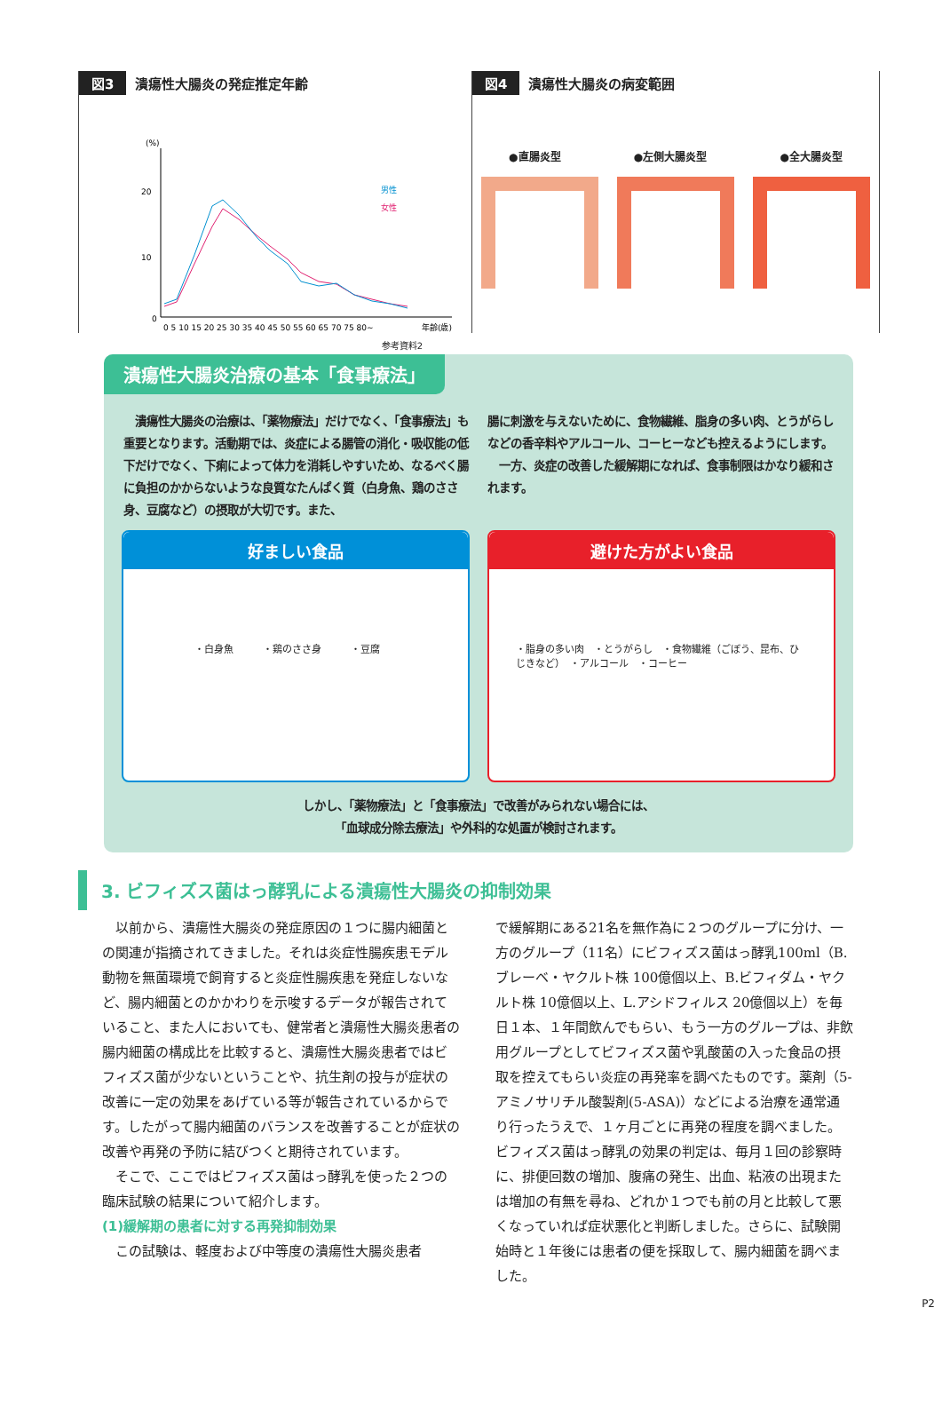図3 潰瘍性大腸炎の発症推定年齢
(%)
20
10
0
男性
女性
0 5 10 15 20 25 30 35 40 45 50 55 60 65 70 75 80~
年齢(歳)
参考資料2
図4 潰瘍性大腸炎の病変範囲
●直腸炎型 ●左側大腸炎型 ●全大腸炎型
潰瘍性大腸炎治療の基本「食事療法」
　潰瘍性大腸炎の治療は、「薬物療法」だけでなく、「食事療法」も重要となります。活動期では、炎症による腸管の消化・吸収能の低下だけでなく、下痢によって体力を消耗しやすいため、なるべく腸に負担のかからないような良質なたんぱく質（白身魚、鶏のささ身、豆腐など）の摂取が大切です。また、
腸に刺激を与えないために、食物繊維、脂身の多い肉、とうがらしなどの香辛料やアルコール、コーヒーなども控えるようにします。
　一方、炎症の改善した緩解期になれば、食事制限はかなり緩和されます。
好ましい食品
・白身魚　　　・鶏のささ身　　　・豆腐
避けた方がよい食品
・脂身の多い肉　・とうがらし　・食物繊維（ごぼう、昆布、ひじきなど）　・アルコール　・コーヒー
しかし、「薬物療法」と「食事療法」で改善がみられない場合には、
「血球成分除去療法」や外科的な処置が検討されます。
3. ビフィズス菌はっ酵乳による潰瘍性大腸炎の抑制効果
　以前から、潰瘍性大腸炎の発症原因の１つに腸内細菌との関連が指摘されてきました。それは炎症性腸疾患モデル動物を無菌環境で飼育すると炎症性腸疾患を発症しないなど、腸内細菌とのかかわりを示唆するデータが報告されていること、また人においても、健常者と潰瘍性大腸炎患者の腸内細菌の構成比を比較すると、潰瘍性大腸炎患者ではビフィズス菌が少ないということや、抗生剤の投与が症状の改善に一定の効果をあげている等が報告されているからです。したがって腸内細菌のバランスを改善することが症状の改善や再発の予防に結びつくと期待されています。
　そこで、ここではビフィズス菌はっ酵乳を使った２つの臨床試験の結果について紹介します。
(1)緩解期の患者に対する再発抑制効果
　この試験は、軽度および中等度の潰瘍性大腸炎患者
で緩解期にある21名を無作為に２つのグループに分け、一方のグループ（11名）にビフィズス菌はっ酵乳100ml（B.ブレーベ・ヤクルト株 100億個以上、B.ビフィダム・ヤクルト株 10億個以上、L.アシドフィルス 20億個以上）を毎日１本、１年間飲んでもらい、もう一方のグループは、非飲用グループとしてビフィズス菌や乳酸菌の入った食品の摂取を控えてもらい炎症の再発率を調べたものです。薬剤（5-アミノサリチル酸製剤(5-ASA)）などによる治療を通常通り行ったうえで、１ヶ月ごとに再発の程度を調べました。ビフィズス菌はっ酵乳の効果の判定は、毎月１回の診察時に、排便回数の増加、腹痛の発生、出血、粘液の出現または増加の有無を尋ね、どれか１つでも前の月と比較して悪くなっていれば症状悪化と判断しました。さらに、試験開始時と１年後には患者の便を採取して、腸内細菌を調べました。
P2